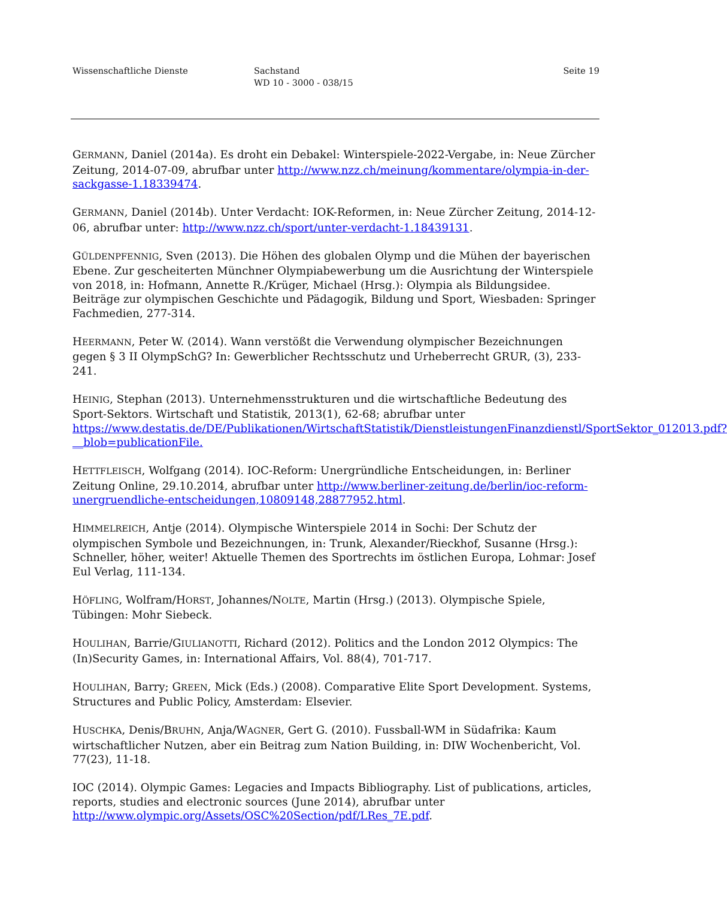Wissenschaftliche Dienste Sachstand
WD 10 - 3000 - 038/15
Seite 19
GERMANN, Daniel (2014a). Es droht ein Debakel: Winterspiele-2022-Vergabe, in: Neue Zürcher Zeitung, 2014-07-09, abrufbar unter http://www.nzz.ch/meinung/kommentare/olympia-in-der-sackgasse-1.18339474.
GERMANN, Daniel (2014b). Unter Verdacht: IOK-Reformen, in: Neue Zürcher Zeitung, 2014-12-06, abrufbar unter: http://www.nzz.ch/sport/unter-verdacht-1.18439131.
GÜLDENPFENNIG, Sven (2013). Die Höhen des globalen Olymp und die Mühen der bayerischen Ebene. Zur gescheiterten Münchner Olympiabewerbung um die Ausrichtung der Winterspiele von 2018, in: Hofmann, Annette R./Krüger, Michael (Hrsg.): Olympia als Bildungsidee. Beiträge zur olympischen Geschichte und Pädagogik, Bildung und Sport, Wiesbaden: Springer Fachmedien, 277-314.
HEERMANN, Peter W. (2014). Wann verstößt die Verwendung olympischer Bezeichnungen gegen § 3 II OlympSchG? In: Gewerblicher Rechtsschutz und Urheberrecht GRUR, (3), 233-241.
HEINIG, Stephan (2013). Unternehmensstrukturen und die wirtschaftliche Bedeutung des Sport-Sektors. Wirtschaft und Statistik, 2013(1), 62-68; abrufbar unter https://www.destatis.de/DE/Publikationen/WirtschaftStatistik/DienstleistungenFinanzdienstl/SportSektor_012013.pdf?__blob=publicationFile.
HETTFLEISCH, Wolfgang (2014). IOC-Reform: Unergründliche Entscheidungen, in: Berliner Zeitung Online, 29.10.2014, abrufbar unter http://www.berliner-zeitung.de/berlin/ioc-reform-unergruendliche-entscheidungen,10809148,28877952.html.
HIMMELREICH, Antje (2014). Olympische Winterspiele 2014 in Sochi: Der Schutz der olympischen Symbole und Bezeichnungen, in: Trunk, Alexander/Rieckhof, Susanne (Hrsg.): Schneller, höher, weiter! Aktuelle Themen des Sportrechts im östlichen Europa, Lohmar: Josef Eul Verlag, 111-134.
HÖFLING, Wolfram/HORST, Johannes/NOLTE, Martin (Hrsg.) (2013). Olympische Spiele, Tübingen: Mohr Siebeck.
HOULIHAN, Barrie/GIULIANOTTI, Richard (2012). Politics and the London 2012 Olympics: The (In)Security Games, in: International Affairs, Vol. 88(4), 701-717.
HOULIHAN, Barry; GREEN, Mick (Eds.) (2008). Comparative Elite Sport Development. Systems, Structures and Public Policy, Amsterdam: Elsevier.
HUSCHKA, Denis/BRUHN, Anja/WAGNER, Gert G. (2010). Fussball-WM in Südafrika: Kaum wirtschaftlicher Nutzen, aber ein Beitrag zum Nation Building, in: DIW Wochenbericht, Vol. 77(23), 11-18.
IOC (2014). Olympic Games: Legacies and Impacts Bibliography. List of publications, articles, reports, studies and electronic sources (June 2014), abrufbar unter http://www.olympic.org/Assets/OSC%20Section/pdf/LRes_7E.pdf.